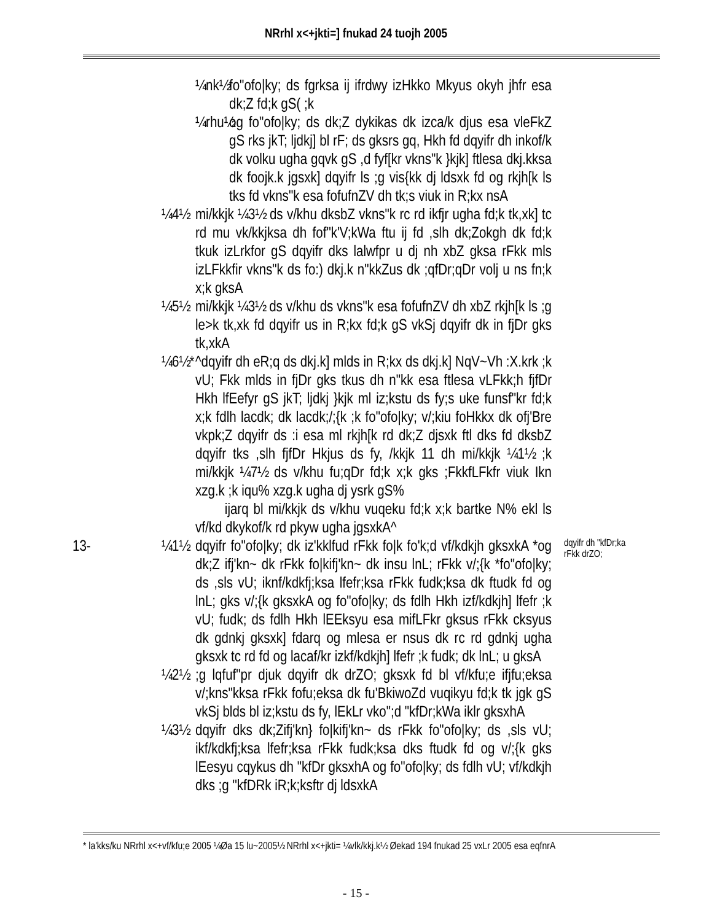NRrhl x<+jkti=] fnukad 24 tuojh 2005
¼nk½
fo"ofo|ky; ds fgrksa ij ifrdwy izHkko Mkyus okyh jhfr esa dk;Z fd;k gS( ;k
¼rhu½
og fo"ofo|ky; ds dk;Z dykikas dk izca/k djus esa vleFkZ gS rks jkT; ljdkj] bl rF; ds gksrs gq, Hkh fd dqyifr dh inkof/k dk volku ugha gqvk gS ,d fyf[kr vkns"k }kjk] ftlesa dkj.kksa dk foojk.k jgsxk] dqyifr ls ;g vis{kk dj ldsxk fd og rkjh[k ls tks fd vkns"k esa fofufnZV dh tk;s viuk in R;kx nsA
¼4½ mi/kkjk ¼3½ ds v/khu dksbZ vkns"k rc rd ikfjr ugha fd;k tk,xk] tc rd mu vk/kkjksa dh fof"k'V;kWa ftu ij fd ,slh dk;Zokgh dk fd;k tkuk izLrkfor gS dqyifr dks lalwfpr u dj nh xbZ gksa rFkk mls izLFkkfir vkns"k ds fo:) dkj.k n"kkZus dk ;qfDr;qDr volj u ns fn;k x;k gksA
¼5½ mi/kkjk ¼3½ ds v/khu ds vkns"k esa fofufnZV dh xbZ rkjh[k ls ;g le>k tk,xk fd dqyifr us in R;kx fd;k gS vkSj dqyifr dk in fjDr gks tk,xkA
¼6½*
^dqyifr dh eR;q ds dkj.k] mlds in R;kx ds dkj.k] NqV~Vh :X.krk ;k vU; Fkk mlds in fjDr gks tkus dh n"kk esa ftlesa vLFkk;h fjfDr Hkh lfEefyr gS jkT; ljdkj }kjk ml iz;kstu ds fy;s uke funsf"kr fd;k x;k fdlh lacdk; dk lacdk;/;{k ;k fo"ofo|ky; v/;kiu foHkkx dk ofj'Bre vkpk;Z dqyifr ds :i esa ml rkjh[k rd dk;Z djsxk ftl dks fd dksbZ dqyifr tks ,slh fjfDr Hkjus ds fy, /kkjk 11 dh mi/kkjk ¼1½ ;k mi/kkjk ¼7½ ds v/khu fu;qDr fd;k x;k gks ;FkkfLFkfr viuk Ikn xzg.k ;k iqu% xzg.k ugha dj ysrk gS%
ijarq bl mi/kkjk ds v/khu vuqeku fd;k x;k bartke N% ekl ls vf/kd dkykof/k rd pkyw ugha jgsxkA^
13- ¼1½ dqyifr fo"ofo|ky; dk iz'kklfud rFkk fo|k fo'k;d vf/kdkjh gksxkA *og dk;Z ifj'kn~ dk rFkk fo|kifj'kn~ dk insu lnL; rFkk v/;{k *fo"ofo|ky; ds ,sls vU; iknf/kdkfj;ksa lfefr;ksa rFkk fudk;ksa dk ftudk fd og lnL; gks v/;{k gksxkA og fo"ofo|ky; ds fdlh Hkh izf/kdkjh] lfefr ;k vU; fudk; ds fdlh Hkh lEEksyu esa mifLFkr gksus rFkk cksyus dk gdnkj gksxk] fdarq og mlesa er nsus dk rc rd gdnkj ugha gksxk tc rd fd og lacaf/kr izkf/kdkjh] lfefr ;k fudk; dk lnL; u gksA
dqyifr dh "kfDr;ka rFkk drZO;
¼2½ ;g lqfuf"pr djuk dqyifr dk drZO; gksxk fd bl vf/kfu;e ifjfu;eksa v/;kns"kksa rFkk fofu;eksa dk fu'BkiwoZd vuqikyu fd;k tk jgk gS vkSj blds bl iz;kstu ds fy, lEkLr vko";d "kfDr;kWa iklr gksxhA
¼3½ dqyifr dks dk;Zifj'kn} fo|kifj'kn~ ds rFkk fo"ofo|ky; ds ,sls vU; ikf/kdkfj;ksa lfefr;ksa rFkk fudk;ksa dks ftudk fd og v/;{k gks lEesyu cqykus dh "kfDr gksxhA og fo"ofo|ky; ds fdlh vU; vf/kdkjh dks ;g "kfDRk iR;k;ksftr dj ldsxkA
* la'kks/ku NRrhl x<+vf/kfu;e 2005 ¼Øa 15 lu~2005½ NRrhl x<+jkti= ¼vlk/kkj.k½ Øekad 194 fnukad 25 vxLr 2005 esa eqfnrA
- 15 -